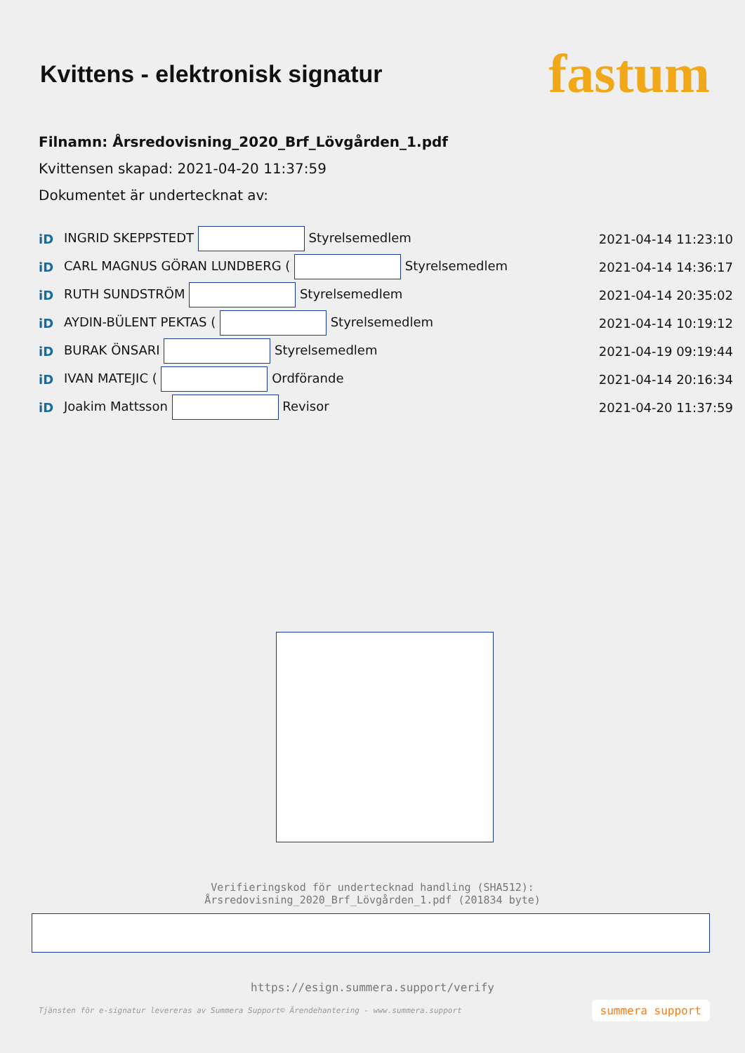Kvittens - elektronisk signatur
fastum
Filnamn: Årsredovisning_2020_Brf_Lövgården_1.pdf
Kvittensen skapad: 2021-04-20 11:37:59
Dokumentet är undertecknat av:
| iD | INGRID SKEPPSTEDT Styrelsemedlem | 2021-04-14 11:23:10 |
| iD | CARL MAGNUS GÖRAN LUNDBERG ( Styrelsemedlem | 2021-04-14 14:36:17 |
| iD | RUTH SUNDSTRÖM Styrelsemedlem | 2021-04-14 20:35:02 |
| iD | AYDIN-BÜLENT PEKTAS ( Styrelsemedlem | 2021-04-14 10:19:12 |
| iD | BURAK ÖNSARI Styrelsemedlem | 2021-04-19 09:19:44 |
| iD | IVAN MATEJIC ( Ordförande | 2021-04-14 20:16:34 |
| iD | Joakim Mattsson Revisor | 2021-04-20 11:37:59 |
Verifieringskod för undertecknad handling (SHA512):
Årsredovisning_2020_Brf_Lövgården_1.pdf (201834 byte)
https://esign.summera.support/verify
Tjänsten för e-signatur levereras av Summera Support© Ärendehantering - www.summera.support summera support